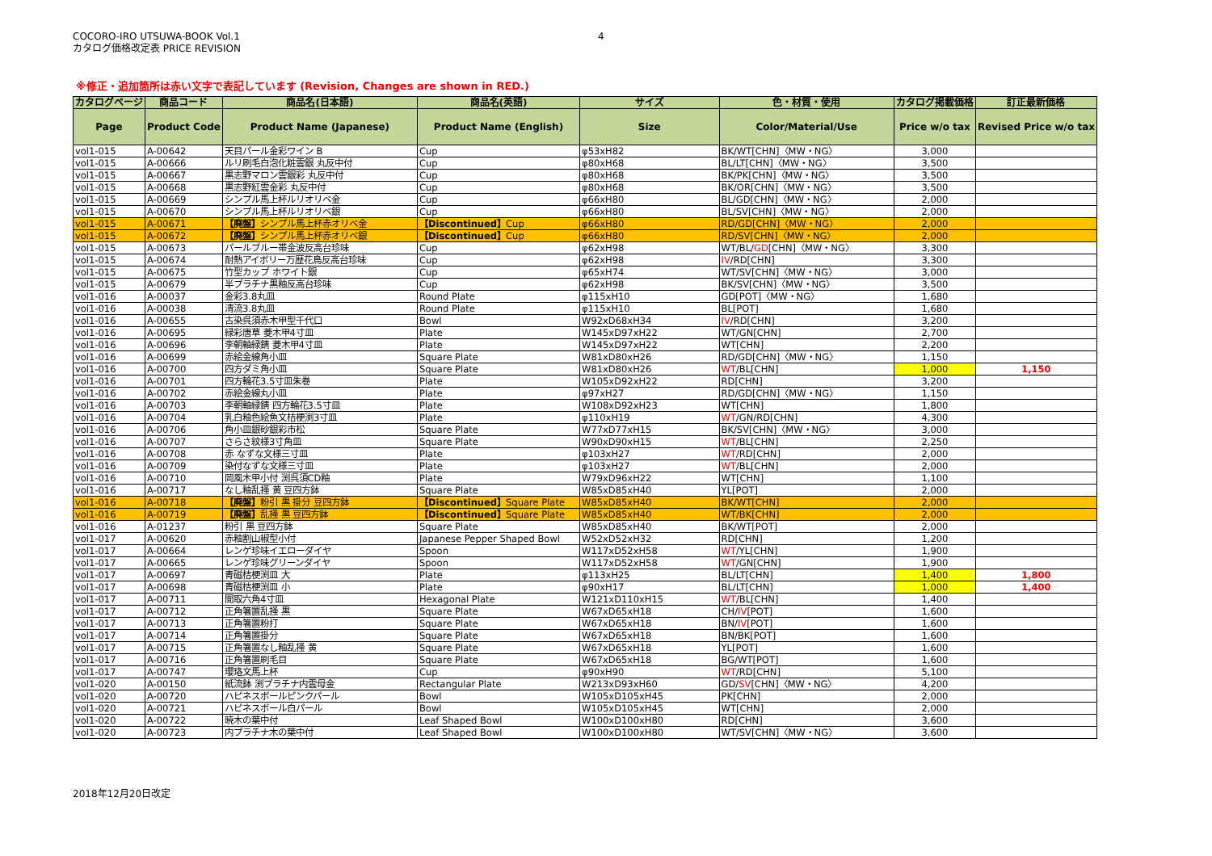COCORO-IRO UTSUWA-BOOK Vol.1
カタログ価格改定表 PRICE REVISION
4
※修正・追加箇所は赤い文字で表記しています (Revision, Changes are shown in RED.)
| カタログページ | 商品コード | 商品名(日本語) | 商品名(英語) | サイズ | 色・材質・使用 | カタログ掲載価格 | 訂正最新価格 |
| --- | --- | --- | --- | --- | --- | --- | --- |
| Page | Product Code | Product Name (Japanese) | Product Name (English) | Size | Color/Material/Use | Price w/o tax | Revised Price w/o tax |
| vol1-015 | A-00642 | 天目パール金彩ワイン B | Cup | φ53xH82 | BK/WT[CHN]〈MW・NG〉 | 3,000 | |
| vol1-015 | A-00666 | ルリ刷毛白泡化粧雲銀 丸反中付 | Cup | φ80xH68 | BL/LT[CHN]〈MW・NG〉 | 3,500 | |
| vol1-015 | A-00667 | 黒志野マロン雲銀彩 丸反中付 | Cup | φ80xH68 | BK/PK[CHN]〈MW・NG〉 | 3,500 | |
| vol1-015 | A-00668 | 黒志野紅雲金彩 丸反中付 | Cup | φ80xH68 | BK/OR[CHN]〈MW・NG〉 | 3,500 | |
| vol1-015 | A-00669 | シンプル馬上杯ルリオリベ金 | Cup | φ66xH80 | BL/GD[CHN]〈MW・NG〉 | 2,000 | |
| vol1-015 | A-00670 | シンプル馬上杯ルリオリベ銀 | Cup | φ66xH80 | BL/SV[CHN]〈MW・NG〉 | 2,000 | |
| vol1-015 | A-00671 | 【廃盤】 シンプル馬上杯赤オリベ金 | 【Discontinued】 Cup | φ66xH80 | RD/GD[CHN]〈MW・NG〉 | 2,000 | |
| vol1-015 | A-00672 | 【廃盤】 シンプル馬上杯赤オリベ銀 | 【Discontinued】 Cup | φ66xH80 | RD/SV[CHN]〈MW・NG〉 | 2,000 | |
| vol1-015 | A-00673 | パールブルー帯金波反高台珍味 | Cup | φ62xH98 | WT/BL/ GD [CHN]〈MW・NG〉 | 3,300 | |
| vol1-015 | A-00674 | 耐熱アイボリー万歴花鳥反高台珍味 | Cup | φ62xH98 | IV /RD[CHN] | 3,300 | |
| vol1-015 | A-00675 | 竹型カップ ホワイト銀 | Cup | φ65xH74 | WT/SV[CHN]〈MW・NG〉 | 3,000 | |
| vol1-015 | A-00679 | 半プラチナ黒釉反高台珍味 | Cup | φ62xH98 | BK/SV[CHN]〈MW・NG〉 | 3,500 | |
| vol1-016 | A-00037 | 金彩3.8丸皿 | Round Plate | φ115xH10 | GD[POT]〈MW・NG〉 | 1,680 | |
| vol1-016 | A-00038 | 清流3.8丸皿 | Round Plate | φ115xH10 | BL[POT] | 1,680 | |
| vol1-016 | A-00655 | 古染呉須赤木甲型千代口 | Bowl | W92xD68xH34 | IV /RD[CHN] | 3,200 | |
| vol1-016 | A-00695 | 緑彩唐草 菱木甲4寸皿 | Plate | W145xD97xH22 | WT/GN[CHN] | 2,700 | |
| vol1-016 | A-00696 | 李朝軸緑錆 菱木甲4寸皿 | Plate | W145xD97xH22 | WT[CHN] | 2,200 | |
| vol1-016 | A-00699 | 赤絵金線角小皿 | Square Plate | W81xD80xH26 | RD/GD[CHN]〈MW・NG〉 | 1,150 | |
| vol1-016 | A-00700 | 四方ダミ角小皿 | Square Plate | W81xD80xH26 | WT /BL[CHN] | 1,000 | 1,150 |
| vol1-016 | A-00701 | 四方輪花3.5寸皿朱巻 | Plate | W105xD92xH22 | RD[CHN] | 3,200 | |
| vol1-016 | A-00702 | 赤絵金線丸小皿 | Plate | φ97xH27 | RD/GD[CHN]〈MW・NG〉 | 1,150 | |
| vol1-016 | A-00703 | 李朝軸緑錆 四方輪花3.5寸皿 | Plate | W108xD92xH23 | WT[CHN] | 1,800 | |
| vol1-016 | A-00704 | 乳白釉色絵魚文桔梗渕3寸皿 | Plate | φ110xH19 | WT /GN/RD[CHN] | 4,300 | |
| vol1-016 | A-00706 | 角小皿銀砂銀彩市松 | Square Plate | W77xD77xH15 | BK/SV[CHN]〈MW・NG〉 | 3,000 | |
| vol1-016 | A-00707 | さらさ紋様3寸角皿 | Square Plate | W90xD90xH15 | WT /BL[CHN] | 2,250 | |
| vol1-016 | A-00708 | 赤 なずな文様三寸皿 | Plate | φ103xH27 | WT /RD[CHN] | 2,000 | |
| vol1-016 | A-00709 | 染付なずな文様三寸皿 | Plate | φ103xH27 | WT /BL[CHN] | 2,000 | |
| vol1-016 | A-00710 | 岡風木甲小付 渕呉須CD釉 | Plate | W79xD96xH22 | WT[CHN] | 1,100 | |
| vol1-016 | A-00717 | なし釉乱掻 黄 豆四方鉢 | Square Plate | W85xD85xH40 | YL[POT] | 2,000 | |
| vol1-016 | A-00718 | 【廃盤】 粉引 黒 掛分 豆四方鉢 | 【Discontinued】 Square Plate | W85xD85xH40 | BK/WT[CHN] | 2,000 | |
| vol1-016 | A-00719 | 【廃盤】 乱掻 黒 豆四方鉢 | 【Discontinued】 Square Plate | W85xD85xH40 | WT/BK[CHN] | 2,000 | |
| vol1-016 | A-01237 | 粉引 黒 豆四方鉢 | Square Plate | W85xD85xH40 | BK/WT[POT] | 2,000 | |
| vol1-017 | A-00620 | 赤釉割山椒型小付 | Japanese Pepper Shaped Bowl | W52xD52xH32 | RD[CHN] | 1,200 | |
| vol1-017 | A-00664 | レンゲ珍味イエローダイヤ | Spoon | W117xD52xH58 | WT /YL[CHN] | 1,900 | |
| vol1-017 | A-00665 | レンゲ珍味グリーンダイヤ | Spoon | W117xD52xH58 | WT /GN[CHN] | 1,900 | |
| vol1-017 | A-00697 | 青磁桔梗渕皿 大 | Plate | φ113xH25 | BL/LT[CHN] | 1,400 | 1,800 |
| vol1-017 | A-00698 | 青磁桔梗渕皿 小 | Plate | φ90xH17 | BL/LT[CHN] | 1,000 | 1,400 |
| vol1-017 | A-00711 | 間取六角4寸皿 | Hexagonal Plate | W121xD110xH15 | WT /BL[CHN] | 1,400 | |
| vol1-017 | A-00712 | 正角箸置乱掻 黒 | Square Plate | W67xD65xH18 | CH/ IV [POT] | 1,600 | |
| vol1-017 | A-00713 | 正角箸置粉打 | Square Plate | W67xD65xH18 | BN/ IV [POT] | 1,600 | |
| vol1-017 | A-00714 | 正角箸置掛分 | Square Plate | W67xD65xH18 | BN/BK[POT] | 1,600 | |
| vol1-017 | A-00715 | 正角箸置なし釉乱掻 黄 | Square Plate | W67xD65xH18 | YL[POT] | 1,600 | |
| vol1-017 | A-00716 | 正角箸置刷毛目 | Square Plate | W67xD65xH18 | BG/WT[POT] | 1,600 | |
| vol1-017 | A-00747 | 瓔珞文馬上杯 | Cup | φ90xH90 | WT /RD[CHN] | 5,100 | |
| vol1-020 | A-00150 | 紙流鉢 渕プラチナ内雲母金 | Rectangular Plate | W213xD93xH60 | GD/ SV [CHN]〈MW・NG〉 | 4,200 | |
| vol1-020 | A-00720 | ハピネスボールピンクパール | Bowl | W105xD105xH45 | PK[CHN] | 2,000 | |
| vol1-020 | A-00721 | ハピネスボール白パール | Bowl | W105xD105xH45 | WT[CHN] | 2,000 | |
| vol1-020 | A-00722 | 暁木の葉中付 | Leaf Shaped Bowl | W100xD100xH80 | RD[CHN] | 3,600 | |
| vol1-020 | A-00723 | 内プラチナ木の葉中付 | Leaf Shaped Bowl | W100xD100xH80 | WT/SV[CHN]〈MW・NG〉 | 3,600 | |
2018年12月20日改定